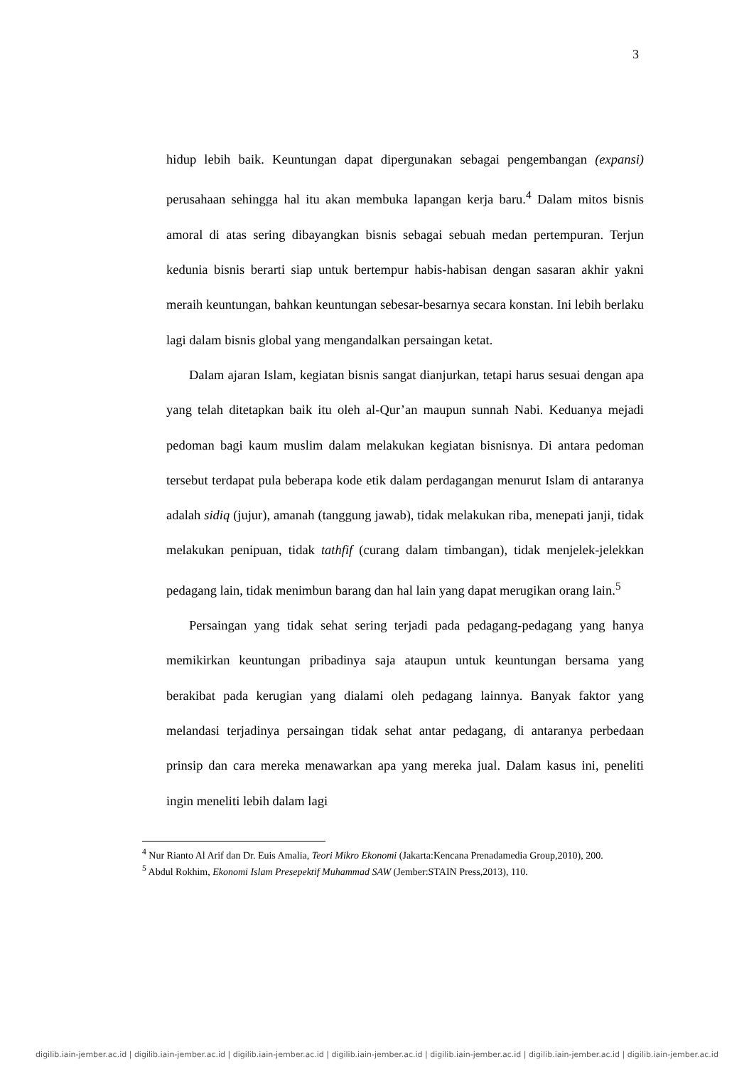3
hidup lebih baik. Keuntungan dapat dipergunakan sebagai pengembangan (expansi) perusahaan sehingga hal itu akan membuka lapangan kerja baru.<sup>4</sup> Dalam mitos bisnis amoral di atas sering dibayangkan bisnis sebagai sebuah medan pertempuran. Terjun kedunia bisnis berarti siap untuk bertempur habis-habisan dengan sasaran akhir yakni meraih keuntungan, bahkan keuntungan sebesar-besarnya secara konstan. Ini lebih berlaku lagi dalam bisnis global yang mengandalkan persaingan ketat.
Dalam ajaran Islam, kegiatan bisnis sangat dianjurkan, tetapi harus sesuai dengan apa yang telah ditetapkan baik itu oleh al-Qur’an maupun sunnah Nabi. Keduanya mejadi pedoman bagi kaum muslim dalam melakukan kegiatan bisnisnya. Di antara pedoman tersebut terdapat pula beberapa kode etik dalam perdagangan menurut Islam di antaranya adalah sidiq (jujur), amanah (tanggung jawab), tidak melakukan riba, menepati janji, tidak melakukan penipuan, tidak tathfif (curang dalam timbangan), tidak menjelek-jelekkan pedagang lain, tidak menimbun barang dan hal lain yang dapat merugikan orang lain.<sup>5</sup>
Persaingan yang tidak sehat sering terjadi pada pedagang-pedagang yang hanya memikirkan keuntungan pribadinya saja ataupun untuk keuntungan bersama yang berakibat pada kerugian yang dialami oleh pedagang lainnya. Banyak faktor yang melandasi terjadinya persaingan tidak sehat antar pedagang, di antaranya perbedaan prinsip dan cara mereka menawarkan apa yang mereka jual. Dalam kasus ini, peneliti ingin meneliti lebih dalam lagi
<sup>4</sup> Nur Rianto Al Arif dan Dr. Euis Amalia, Teori Mikro Ekonomi (Jakarta:Kencana Prenadamedia Group,2010), 200.
<sup>5</sup> Abdul Rokhim, Ekonomi Islam Presepektif Muhammad SAW (Jember:STAIN Press,2013), 110.
digilib.iain-jember.ac.id | digilib.iain-jember.ac.id | digilib.iain-jember.ac.id | digilib.iain-jember.ac.id | digilib.iain-jember.ac.id | digilib.iain-jember.ac.id | digilib.iain-jember.ac.id